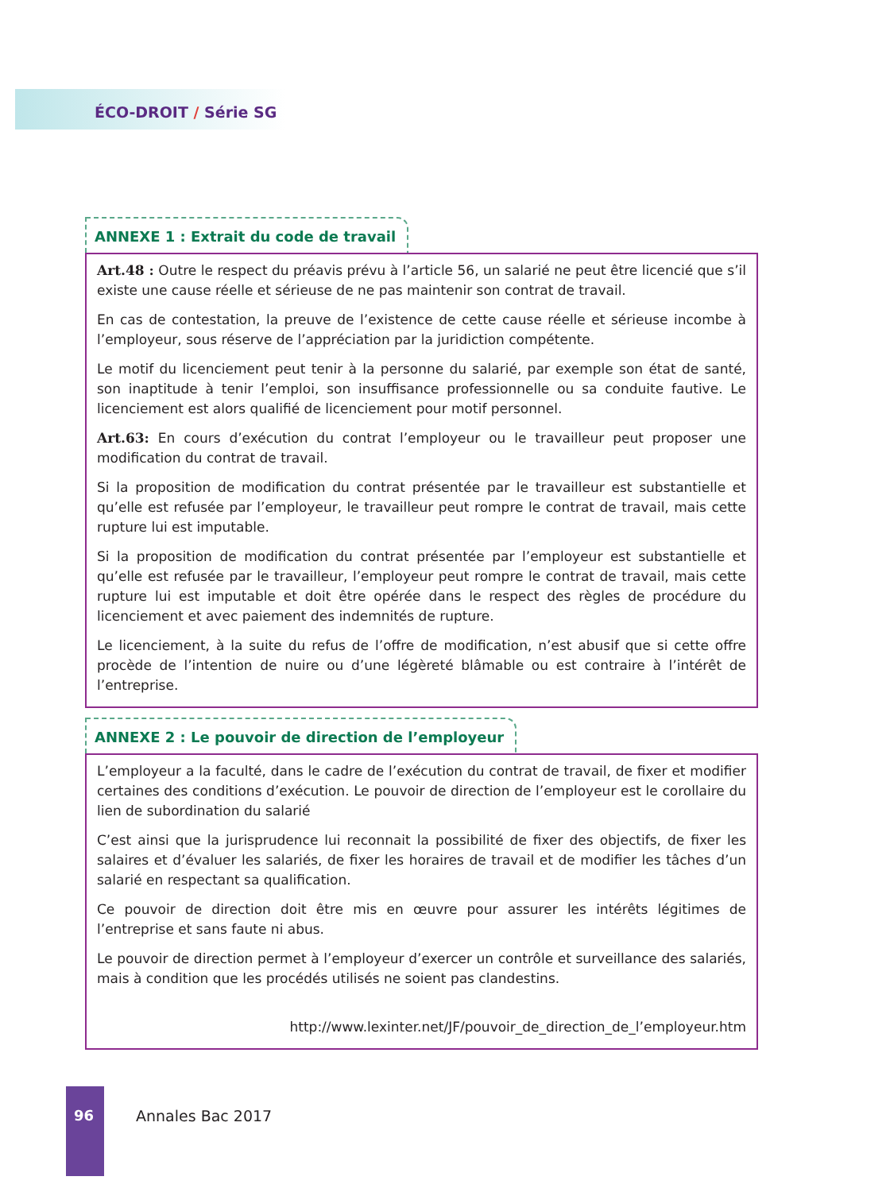ÉCO-DROIT / Série SG
ANNEXE 1 : Extrait du code de travail
Art.48 : Outre le respect du préavis prévu à l’article 56, un salarié ne peut être licencié que s’il existe une cause réelle et sérieuse de ne pas maintenir son contrat de travail.
En cas de contestation, la preuve de l’existence de cette cause réelle et sérieuse incombe à l’employeur, sous réserve de l’appréciation par la juridiction compétente.
Le motif du licenciement peut tenir à la personne du salarié, par exemple son état de santé, son inaptitude à tenir l’emploi, son insuffisance professionnelle ou sa conduite fautive. Le licenciement est alors qualifié de licenciement pour motif personnel.
Art.63: En cours d’exécution du contrat l’employeur ou le travailleur peut proposer une modification du contrat de travail.
Si la proposition de modification du contrat présentée par le travailleur est substantielle et qu’elle est refusée par l’employeur, le travailleur peut rompre le contrat de travail, mais cette rupture lui est imputable.
Si la proposition de modification du contrat présentée par l’employeur est substantielle et qu’elle est refusée par le travailleur, l’employeur peut rompre le contrat de travail, mais cette rupture lui est imputable et doit être opérée dans le respect des règles de procédure du licenciement et avec paiement des indemnités de rupture.
Le licenciement, à la suite du refus de l’offre de modification, n’est abusif que si cette offre procède de l’intention de nuire ou d’une légèreté blâmable ou est contraire à l’intérêt de l’entreprise.
ANNEXE 2 : Le pouvoir de direction de l’employeur
L’employeur a la faculté, dans le cadre de l’exécution du contrat de travail, de fixer et modifier certaines des conditions d’exécution. Le pouvoir de direction de l’employeur est le corollaire du lien de subordination du salarié
C’est ainsi que la jurisprudence lui reconnait la possibilité de fixer des objectifs, de fixer les salaires et d’évaluer les salariés, de fixer les horaires de travail et de modifier les tâches d’un salarié en respectant sa qualification.
Ce pouvoir de direction doit être mis en œuvre pour assurer les intérêts légitimes de l’entreprise et sans faute ni abus.
Le pouvoir de direction permet à l’employeur d’exercer un contrôle et surveillance des salariés, mais à condition que les procédés utilisés ne soient pas clandestins.
http://www.lexinter.net/JF/pouvoir_de_direction_de_l’employeur.htm
96 Annales Bac 2017